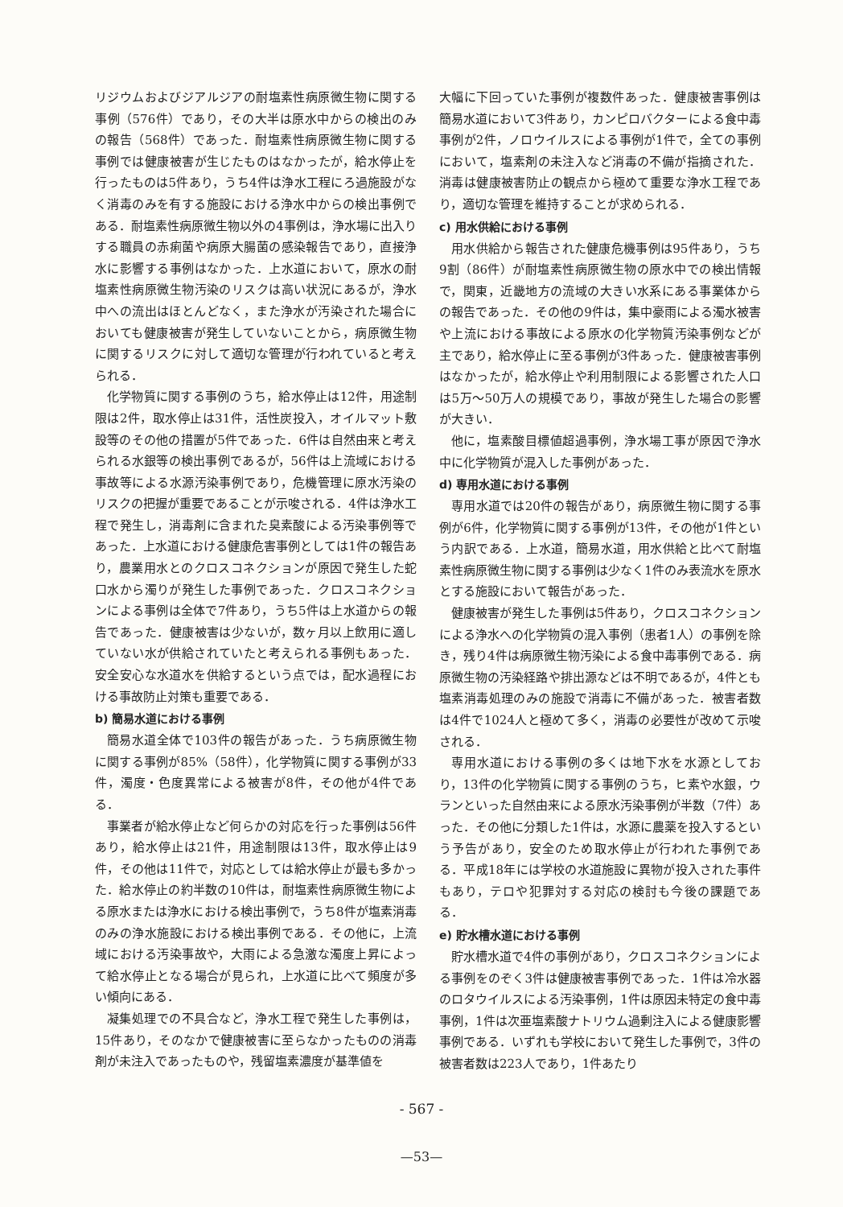リジウムおよびジアルジアの耐塩素性病原微生物に関する事例（576件）であり，その大半は原水中からの検出のみの報告（568件）であった．耐塩素性病原微生物に関する事例では健康被害が生じたものはなかったが，給水停止を行ったものは5件あり，うち4件は浄水工程にろ過施設がなく消毒のみを有する施設における浄水中からの検出事例である．耐塩素性病原微生物以外の4事例は，浄水場に出入りする職員の赤痢菌や病原大腸菌の感染報告であり，直接浄水に影響する事例はなかった．上水道において，原水の耐塩素性病原微生物汚染のリスクは高い状況にあるが，浄水中への流出はほとんどなく，また浄水が汚染された場合においても健康被害が発生していないことから，病原微生物に関するリスクに対して適切な管理が行われていると考えられる．
化学物質に関する事例のうち，給水停止は12件，用途制限は2件，取水停止は31件，活性炭投入，オイルマット敷設等のその他の措置が5件であった．6件は自然由来と考えられる水銀等の検出事例であるが，56件は上流域における事故等による水源汚染事例であり，危機管理に原水汚染のリスクの把握が重要であることが示唆される．4件は浄水工程で発生し，消毒剤に含まれた臭素酸による汚染事例等であった．上水道における健康危害事例としては1件の報告あり，農業用水とのクロスコネクションが原因で発生した蛇口水から濁りが発生した事例であった．クロスコネクションによる事例は全体で7件あり，うち5件は上水道からの報告であった．健康被害は少ないが，数ヶ月以上飲用に適していない水が供給されていたと考えられる事例もあった．安全安心な水道水を供給するという点では，配水過程における事故防止対策も重要である．
b) 簡易水道における事例
簡易水道全体で103件の報告があった．うち病原微生物に関する事例が85%（58件），化学物質に関する事例が33件，濁度・色度異常による被害が8件，その他が4件である．
事業者が給水停止など何らかの対応を行った事例は56件あり，給水停止は21件，用途制限は13件，取水停止は9件，その他は11件で，対応としては給水停止が最も多かった．給水停止の約半数の10件は，耐塩素性病原微生物による原水または浄水における検出事例で，うち8件が塩素消毒のみの浄水施設における検出事例である．その他に，上流域における汚染事故や，大雨による急激な濁度上昇によって給水停止となる場合が見られ，上水道に比べて頻度が多い傾向にある．
凝集処理での不具合など，浄水工程で発生した事例は，15件あり，そのなかで健康被害に至らなかったものの消毒剤が未注入であったものや，残留塩素濃度が基準値を
大幅に下回っていた事例が複数件あった．健康被害事例は簡易水道において3件あり，カンピロバクターによる食中毒事例が2件，ノロウイルスによる事例が1件で，全ての事例において，塩素剤の未注入など消毒の不備が指摘された．消毒は健康被害防止の観点から極めて重要な浄水工程であり，適切な管理を維持することが求められる．
c) 用水供給における事例
用水供給から報告された健康危機事例は95件あり，うち9割（86件）が耐塩素性病原微生物の原水中での検出情報で，関東，近畿地方の流域の大きい水系にある事業体からの報告であった．その他の9件は，集中豪雨による濁水被害や上流における事故による原水の化学物質汚染事例などが主であり，給水停止に至る事例が3件あった．健康被害事例はなかったが，給水停止や利用制限による影響された人口は5万～50万人の規模であり，事故が発生した場合の影響が大きい．
他に，塩素酸目標値超過事例，浄水場工事が原因で浄水中に化学物質が混入した事例があった．
d) 専用水道における事例
専用水道では20件の報告があり，病原微生物に関する事例が6件，化学物質に関する事例が13件，その他が1件という内訳である．上水道，簡易水道，用水供給と比べて耐塩素性病原微生物に関する事例は少なく1件のみ表流水を原水とする施設において報告があった．
健康被害が発生した事例は5件あり，クロスコネクションによる浄水への化学物質の混入事例（患者1人）の事例を除き，残り4件は病原微生物汚染による食中毒事例である．病原微生物の汚染経路や排出源などは不明であるが，4件とも塩素消毒処理のみの施設で消毒に不備があった．被害者数は4件で1024人と極めて多く，消毒の必要性が改めて示唆される．
専用水道における事例の多くは地下水を水源としており，13件の化学物質に関する事例のうち，ヒ素や水銀，ウランといった自然由来による原水汚染事例が半数（7件）あった．その他に分類した1件は，水源に農薬を投入するという予告があり，安全のため取水停止が行われた事例である．平成18年には学校の水道施設に異物が投入された事件もあり，テロや犯罪対する対応の検討も今後の課題である．
e) 貯水槽水道における事例
貯水槽水道で4件の事例があり，クロスコネクションによる事例をのぞく3件は健康被害事例であった．1件は冷水器のロタウイルスによる汚染事例，1件は原因未特定の食中毒事例，1件は次亜塩素酸ナトリウム過剰注入による健康影響事例である．いずれも学校において発生した事例で，3件の被害者数は223人であり，1件あたり
- 567 -
—53—